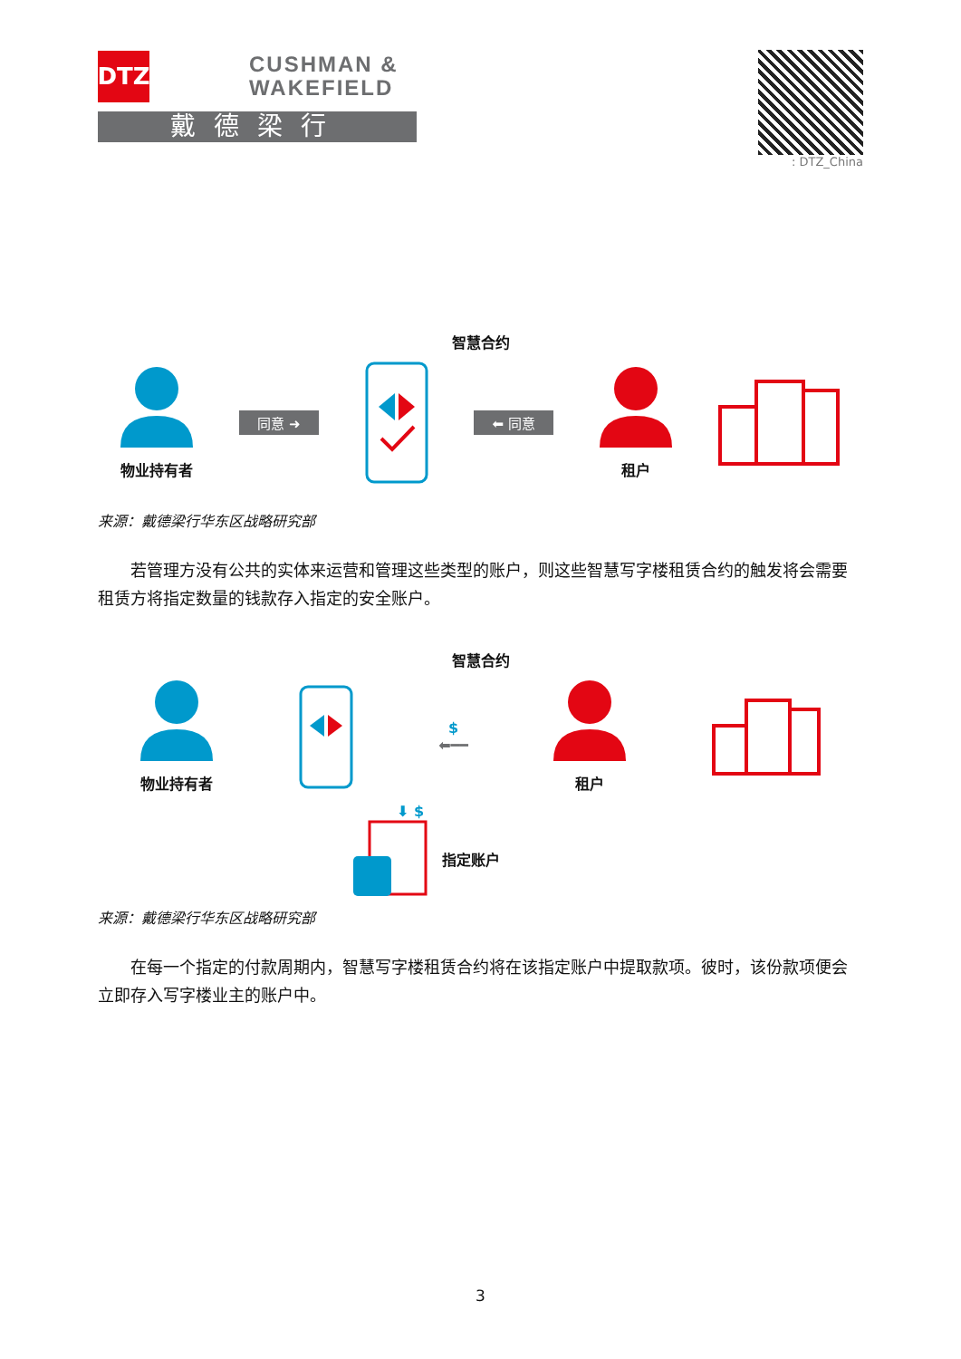DTZ
CUSHMAN &
WAKEFIELD
戴德梁行
: DTZ_China
智慧合约
物业持有者
同意 ➜ ⬅ 同意
租户
来源：戴德梁行华东区战略研究部
若管理方没有公共的实体来运营和管理这些类型的账户，则这些智慧写字楼租赁合约的触发将会需要租赁方将指定数量的钱款存入指定的安全账户。
智慧合约
物业持有者
$
⬅━━
租户
⬇ $
指定账户
来源：戴德梁行华东区战略研究部
在每一个指定的付款周期内，智慧写字楼租赁合约将在该指定账户中提取款项。彼时，该份款项便会立即存入写字楼业主的账户中。
3